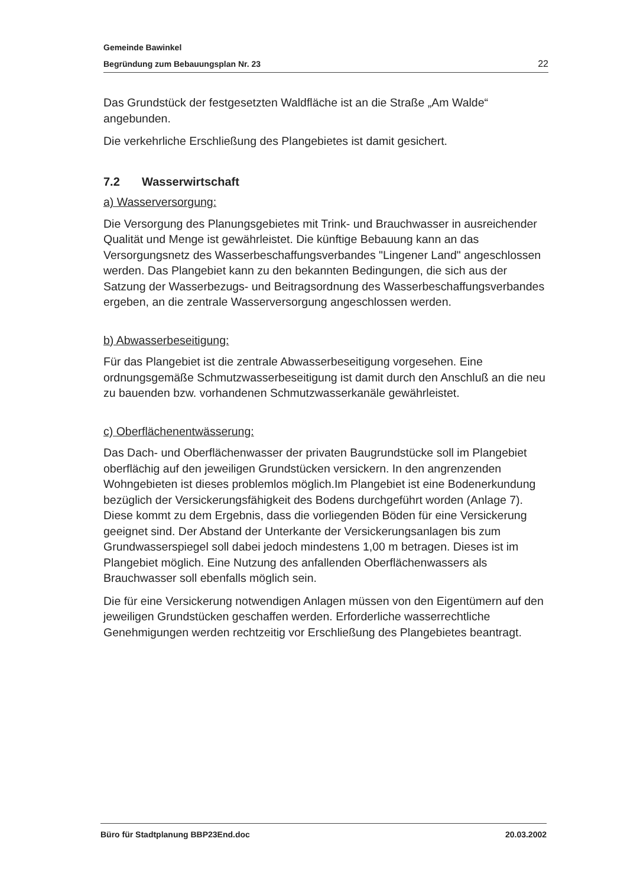Gemeinde Bawinkel
Begründung zum Bebauungsplan Nr. 23 22
Das Grundstück der festgesetzten Waldfläche ist an die Straße „Am Walde“ angebunden.
Die verkehrliche Erschließung des Plangebietes ist damit gesichert.
7.2 Wasserwirtschaft
a) Wasserversorgung:
Die Versorgung des Planungsgebietes mit Trink- und Brauchwasser in ausreichender Qualität und Menge ist gewährleistet. Die künftige Bebauung kann an das Versorgungsnetz des Wasserbeschaffungsverbandes "Lingener Land" angeschlossen werden. Das Plangebiet kann zu den bekannten Bedingungen, die sich aus der Satzung der Wasserbezugs- und Beitragsordnung des Wasserbeschaffungsverbandes ergeben, an die zentrale Wasserversorgung angeschlossen werden.
b) Abwasserbeseitigung:
Für das Plangebiet ist die zentrale Abwasserbeseitigung vorgesehen. Eine ordnungsgemäße Schmutzwasserbeseitigung ist damit durch den Anschluß an die neu zu bauenden bzw. vorhandenen Schmutzwasserkanäle gewährleistet.
c) Oberflächenentwässerung:
Das Dach- und Oberflächenwasser der privaten Baugrundstücke soll im Plangebiet oberflächig auf den jeweiligen Grundstücken versickern. In den angrenzenden Wohngebieten ist dieses problemlos möglich.Im Plangebiet ist eine Bodenerkundung bezüglich der Versickerungsfähigkeit des Bodens durchgeführt worden (Anlage 7). Diese kommt zu dem Ergebnis, dass die vorliegenden Böden für eine Versickerung geeignet sind. Der Abstand der Unterkante der Versickerungsanlagen bis zum Grundwasserspiegel soll dabei jedoch mindestens 1,00 m betragen. Dieses ist im Plangebiet möglich. Eine Nutzung des anfallenden Oberflächenwassers als Brauchwasser soll ebenfalls möglich sein.
Die für eine Versickerung notwendigen Anlagen müssen von den Eigentümern auf den jeweiligen Grundstücken geschaffen werden. Erforderliche wasserrechtliche Genehmigungen werden rechtzeitig vor Erschließung des Plangebietes beantragt.
Büro für Stadtplanung BBP23End.doc 20.03.2002